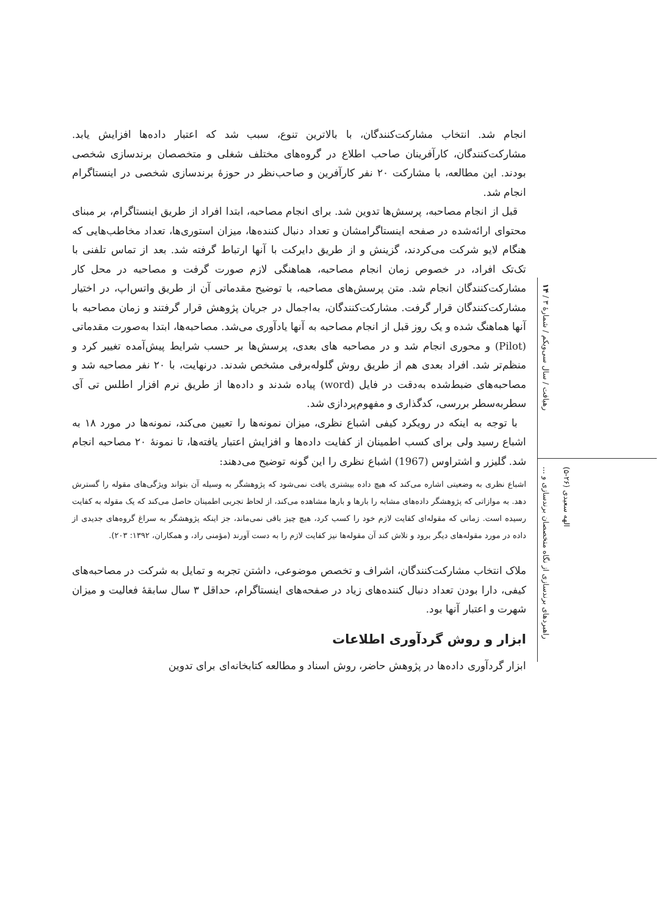انجام شد. انتخاب مشارکت‌کنندگان، با بالاترین تنوع، سبب شد که اعتبار داده‌ها افزایش یابد. مشارکت‌کنندگان، کارآفرینان صاحب اطلاع در گروه‌های مختلف شغلی و متخصصان برندسازی شخصی بودند. این مطالعه، با مشارکت ۲۰ نفر کارآفرین و صاحب‌نظر در حوزهٔ برندسازی شخصی در اینستاگرام انجام شد.
قبل از انجام مصاحبه، پرسش‌ها تدوین شد. برای انجام مصاحبه، ابتدا افراد از طریق اینستاگرام، بر مبنای محتوای ارائه‌شده در صفحه اینستاگرامشان و تعداد دنبال کننده‌ها، میزان استوری‌ها، تعداد مخاطب‌هایی که هنگام لایو شرکت می‌کردند، گزینش و از طریق دایرکت با آنها ارتباط گرفته شد. بعد از تماس تلفنی با تک‌تک افراد، در خصوص زمان انجام مصاحبه، هماهنگی لازم صورت گرفت و مصاحبه در محل کار مشارکت‌کنندگان انجام شد. متن پرسش‌های مصاحبه، با توضیح مقدماتی آن از طریق واتس‌اپ، در اختیار مشارکت‌کنندگان قرار گرفت. مشارکت‌کنندگان، به‌اجمال در جریان پژوهش قرار گرفتند و زمان مصاحبه با آنها هماهنگ شده و یک روز قبل از انجام مصاحبه به آنها یادآوری می‌شد. مصاحبه‌ها، ابتدا به‌صورت مقدماتی (Pilot) و محوری انجام شد و در مصاحبه های بعدی، پرسش‌ها بر حسب شرایط پیش‌آمده تغییر کرد و منظم‌تر شد. افراد بعدی هم از طریق روش گلوله‌برفی مشخص شدند. درنهایت، با ۲۰ نفر مصاحبه شد و مصاحبه‌های ضبط‌شده به‌دقت در فایل (word) پیاده شدند و داده‌ها از طریق نرم افزار اطلس تی آی سطربه‌سطر بررسی، کدگذاری و مفهوم‌پردازی شد.
با توجه به اینکه در رویکرد کیفی اشباع نظری، میزان نمونه‌ها را تعیین می‌کند، نمونه‌ها در مورد ۱۸ به اشباع رسید ولی برای کسب اطمینان از کفایت داده‌ها و افزایش اعتبار یافته‌ها، تا نمونهٔ ۲۰ مصاحبه انجام شد. گلیزر و اشتراوس (1967) اشباع نظری را این گونه توضیح می‌دهند:
اشباع نظری به وضعیتی اشاره می‌کند که هیچ داده بیشتری یافت نمی‌شود که پژوهشگر به وسیله آن بتواند ویژگی‌های مقوله را گسترش دهد. به موازاتی که پژوهشگر داده‌های مشابه را بارها و بارها مشاهده می‌کند، از لحاظ تجربی اطمینان حاصل می‌کند که یک مقوله به کفایت رسیده است. زمانی که مقوله‌ای کفایت لازم خود را کسب کرد، هیچ چیز باقی نمی‌ماند، جز اینکه پژوهشگر به سراغ گروه‌های جدیدی از داده در مورد مقوله‌های دیگر برود و تلاش کند آن مقوله‌ها نیز کفایت لازم را به دست آورند (مؤمنی راد، و همکاران، ۱۳۹۲: ۲۰۳).
ملاک انتخاب مشارکت‌کنندگان، اشراف و تخصص موضوعی، داشتن تجربه و تمایل به شرکت در مصاحبه‌های کیفی، دارا بودن تعداد دنبال کننده‌های زیاد در صفحه‌های اینستاگرام، حداقل ۳ سال سابقهٔ فعالیت و میزان شهرت و اعتبار آنها بود.
ابزار و روش گردآوری اطلاعات
ابزار گردآوری داده‌ها در پژوهش حاضر، روش اسناد و مطالعه کتابخانه‌ای برای تدوین
رهیافت / سال سی‌ویکم / شمارهٔ ۳ / ۱۴
راهبردهای برندسازی از نگاه متخصصان برندسازی و ...
الهه سعیدی (۲۶-۵)